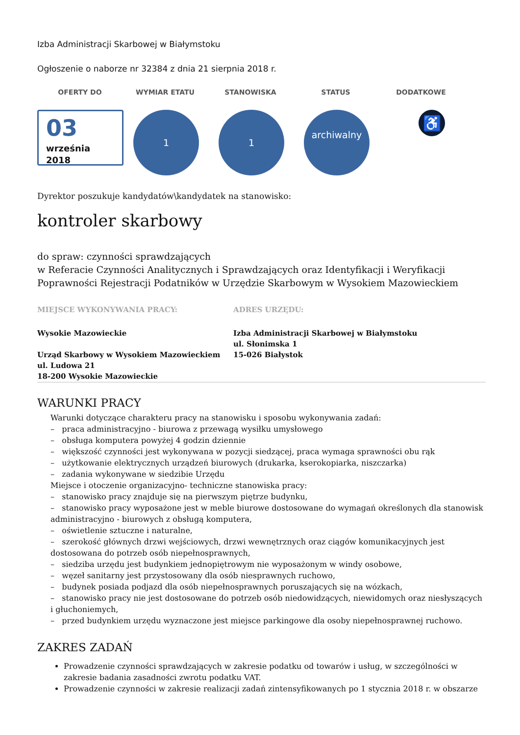Izba Administracji Skarbowej w Białymstoku
Ogłoszenie o naborze nr 32384 z dnia 21 sierpnia 2018 r.
OFERTY DO WYMIAR ETATU STANOWISKA STATUS DODATKOWE
03
września
2018
1 1
archiwalny
♿
Dyrektor poszukuje kandydatów\kandydatek na stanowisko:
kontroler skarbowy
do spraw: czynności sprawdzających
w Referacie Czynności Analitycznych i Sprawdzających oraz Identyfikacji i Weryfikacji Poprawności Rejestracji Podatników w Urzędzie Skarbowym w Wysokiem Mazowieckiem
MIEJSCE WYKONYWANIA PRACY:
Wysokie Mazowieckie
Urząd Skarbowy w Wysokiem Mazowieckiem
ul. Ludowa 21
18-200 Wysokie Mazowieckie
ADRES URZĘDU:
Izba Administracji Skarbowej w Białymstoku
ul. Słonimska 1
15-026 Białystok
WARUNKI PRACY
Warunki dotyczące charakteru pracy na stanowisku i sposobu wykonywania zadań:
– praca administracyjno - biurowa z przewagą wysiłku umysłowego
– obsługa komputera powyżej 4 godzin dziennie
– większość czynności jest wykonywana w pozycji siedzącej, praca wymaga sprawności obu rąk
– użytkowanie elektrycznych urządzeń biurowych (drukarka, kserokopiarka, niszczarka)
– zadania wykonywane w siedzibie Urzędu
Miejsce i otoczenie organizacyjno- techniczne stanowiska pracy:
– stanowisko pracy znajduje się na pierwszym piętrze budynku,
– stanowisko pracy wyposażone jest w meble biurowe dostosowane do wymagań określonych dla stanowisk administracyjno - biurowych z obsługą komputera,
– oświetlenie sztuczne i naturalne,
– szerokość głównych drzwi wejściowych, drzwi wewnętrznych oraz ciągów komunikacyjnych jest dostosowana do potrzeb osób niepełnosprawnych,
– siedziba urzędu jest budynkiem jednopiętrowym nie wyposażonym w windy osobowe,
– węzeł sanitarny jest przystosowany dla osób niesprawnych ruchowo,
– budynek posiada podjazd dla osób niepełnosprawnych poruszających się na wózkach,
– stanowisko pracy nie jest dostosowane do potrzeb osób niedowidzących, niewidomych oraz niesłyszących i głuchoniemych,
– przed budynkiem urzędu wyznaczone jest miejsce parkingowe dla osoby niepełnosprawnej ruchowo.
ZAKRES ZADAŃ
Prowadzenie czynności sprawdzających w zakresie podatku od towarów i usług, w szczególności w zakresie badania zasadności zwrotu podatku VAT.
Prowadzenie czynności w zakresie realizacji zadań zintensyfikowanych po 1 stycznia 2018 r. w obszarze